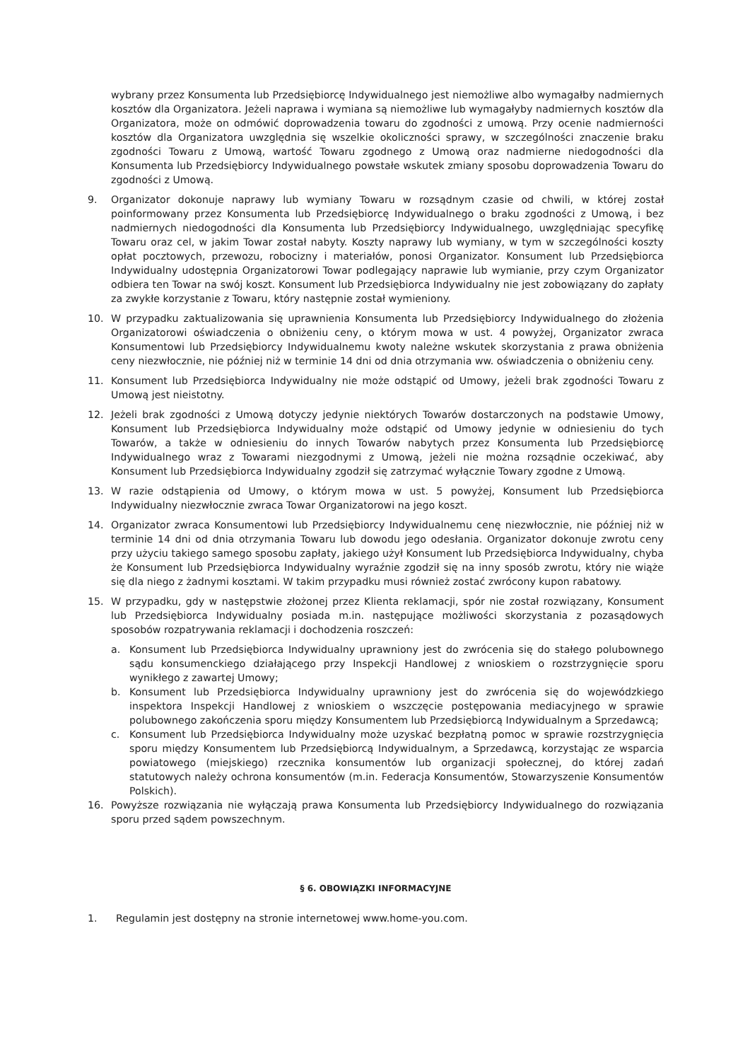wybrany przez Konsumenta lub Przedsiębiorcę Indywidualnego jest niemożliwe albo wymagałby nadmiernych kosztów dla Organizatora. Jeżeli naprawa i wymiana są niemożliwe lub wymagałyby nadmiernych kosztów dla Organizatora, może on odmówić doprowadzenia towaru do zgodności z umową. Przy ocenie nadmierności kosztów dla Organizatora uwzględnia się wszelkie okoliczności sprawy, w szczególności znaczenie braku zgodności Towaru z Umową, wartość Towaru zgodnego z Umową oraz nadmierne niedogodności dla Konsumenta lub Przedsiębiorcy Indywidualnego powstałe wskutek zmiany sposobu doprowadzenia Towaru do zgodności z Umową.
9. Organizator dokonuje naprawy lub wymiany Towaru w rozsądnym czasie od chwili, w której został poinformowany przez Konsumenta lub Przedsiębiorcę Indywidualnego o braku zgodności z Umową, i bez nadmiernych niedogodności dla Konsumenta lub Przedsiębiorcy Indywidualnego, uwzględniając specyfikę Towaru oraz cel, w jakim Towar został nabyty. Koszty naprawy lub wymiany, w tym w szczególności koszty opłat pocztowych, przewozu, robocizny i materiałów, ponosi Organizator. Konsument lub Przedsiębiorca Indywidualny udostępnia Organizatorowi Towar podlegający naprawie lub wymianie, przy czym Organizator odbiera ten Towar na swój koszt. Konsument lub Przedsiębiorca Indywidualny nie jest zobowiązany do zapłaty za zwykłe korzystanie z Towaru, który następnie został wymieniony.
10. W przypadku zaktualizowania się uprawnienia Konsumenta lub Przedsiębiorcy Indywidualnego do złożenia Organizatorowi oświadczenia o obniżeniu ceny, o którym mowa w ust. 4 powyżej, Organizator zwraca Konsumentowi lub Przedsiębiorcy Indywidualnemu kwoty należne wskutek skorzystania z prawa obniżenia ceny niezwłocznie, nie później niż w terminie 14 dni od dnia otrzymania ww. oświadczenia o obniżeniu ceny.
11. Konsument lub Przedsiębiorca Indywidualny nie może odstąpić od Umowy, jeżeli brak zgodności Towaru z Umową jest nieistotny.
12. Jeżeli brak zgodności z Umową dotyczy jedynie niektórych Towarów dostarczonych na podstawie Umowy, Konsument lub Przedsiębiorca Indywidualny może odstąpić od Umowy jedynie w odniesieniu do tych Towarów, a także w odniesieniu do innych Towarów nabytych przez Konsumenta lub Przedsiębiorcę Indywidualnego wraz z Towarami niezgodnymi z Umową, jeżeli nie można rozsądnie oczekiwać, aby Konsument lub Przedsiębiorca Indywidualny zgodził się zatrzymać wyłącznie Towary zgodne z Umową.
13. W razie odstąpienia od Umowy, o którym mowa w ust. 5 powyżej, Konsument lub Przedsiębiorca Indywidualny niezwłocznie zwraca Towar Organizatorowi na jego koszt.
14. Organizator zwraca Konsumentowi lub Przedsiębiorcy Indywidualnemu cenę niezwłocznie, nie później niż w terminie 14 dni od dnia otrzymania Towaru lub dowodu jego odesłania. Organizator dokonuje zwrotu ceny przy użyciu takiego samego sposobu zapłaty, jakiego użył Konsument lub Przedsiębiorca Indywidualny, chyba że Konsument lub Przedsiębiorca Indywidualny wyraźnie zgodził się na inny sposób zwrotu, który nie wiąże się dla niego z żadnymi kosztami. W takim przypadku musi również zostać zwrócony kupon rabatowy.
15. W przypadku, gdy w następstwie złożonej przez Klienta reklamacji, spór nie został rozwiązany, Konsument lub Przedsiębiorca Indywidualny posiada m.in. następujące możliwości skorzystania z pozasądowych sposobów rozpatrywania reklamacji i dochodzenia roszczeń:
a. Konsument lub Przedsiębiorca Indywidualny uprawniony jest do zwrócenia się do stałego polubownego sądu konsumenckiego działającego przy Inspekcji Handlowej z wnioskiem o rozstrzygnięcie sporu wynikłego z zawartej Umowy;
b. Konsument lub Przedsiębiorca Indywidualny uprawniony jest do zwrócenia się do wojewódzkiego inspektora Inspekcji Handlowej z wnioskiem o wszczęcie postępowania mediacyjnego w sprawie polubownego zakończenia sporu między Konsumentem lub Przedsiębiorcą Indywidualnym a Sprzedawcą;
c. Konsument lub Przedsiębiorca Indywidualny może uzyskać bezpłatną pomoc w sprawie rozstrzygnięcia sporu między Konsumentem lub Przedsiębiorcą Indywidualnym, a Sprzedawcą, korzystając ze wsparcia powiatowego (miejskiego) rzecznika konsumentów lub organizacji społecznej, do której zadań statutowych należy ochrona konsumentów (m.in. Federacja Konsumentów, Stowarzyszenie Konsumentów Polskich).
16. Powyższe rozwiązania nie wyłączają prawa Konsumenta lub Przedsiębiorcy Indywidualnego do rozwiązania sporu przed sądem powszechnym.
§ 6. OBOWIĄZKI INFORMACYJNE
1. Regulamin jest dostępny na stronie internetowej www.home-you.com.